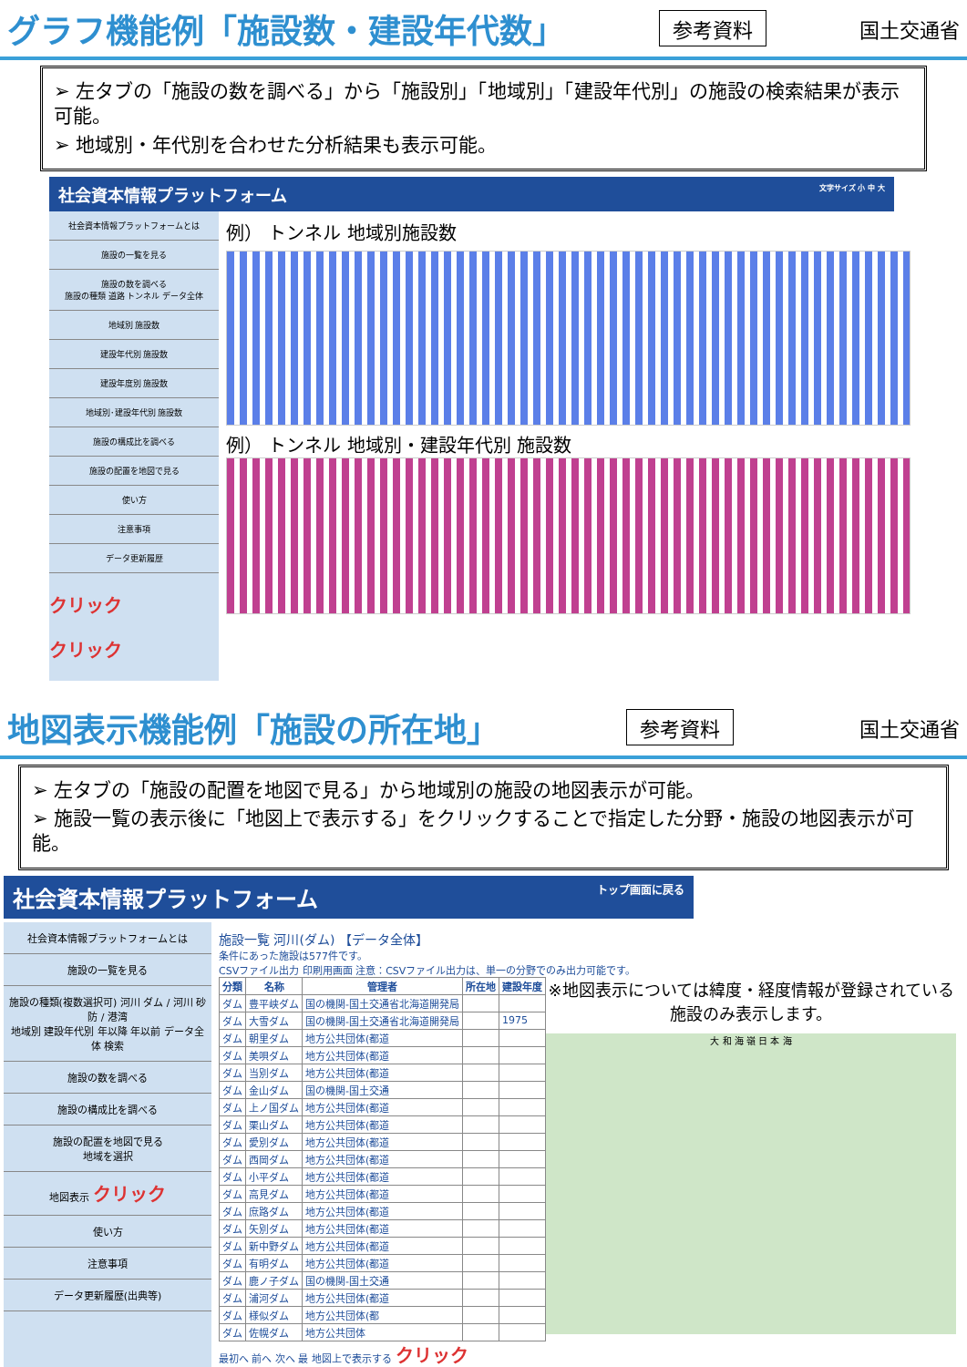グラフ機能例「施設数・建設年代数」
参考資料 国土交通省
➢ 左タブの「施設の数を調べる」から「施設別」「地域別」「建設年代別」の施設の検索結果が表示可能。
➢ 地域別・年代別を合わせた分析結果も表示可能。
社会資本情報プラットフォーム 文字サイズ 小 中 大
社会資本情報プラットフォームとは
施設の一覧を見る
施設の数を調べる
施設の種類 道路 トンネル データ全体
地域別 施設数
建設年代別 施設数
建設年度別 施設数
地域別･建設年代別 施設数
施設の構成比を調べる
施設の配置を地図で見る
使い方
注意事項
データ更新履歴
クリック
クリック
例） トンネル 地域別施設数
例） トンネル 地域別・建設年代別 施設数
地図表示機能例「施設の所在地」
参考資料 国土交通省
➢ 左タブの「施設の配置を地図で見る」から地域別の施設の地図表示が可能。
➢ 施設一覧の表示後に「地図上で表示する」をクリックすることで指定した分野・施設の地図表示が可能。
社会資本情報プラットフォーム トップ画面に戻る
社会資本情報プラットフォームとは
施設の一覧を見る
施設の種類(複数選択可) 河川 ダム / 河川 砂防 / 港湾
地域別 建設年代別 年以降 年以前 データ全体 検索
施設の数を調べる
施設の構成比を調べる
施設の配置を地図で見る
地域を選択
地図表示 クリック
使い方
注意事項
データ更新履歴(出典等)
施設一覧 河川(ダム) 【データ全体】
条件にあった施設は577件です。
CSVファイル出力 印刷用画面 注意：CSVファイル出力は、単一の分野でのみ出力可能です。
| 分類 | 名称 | 管理者 | 所在地 | 建設年度 |
| --- | --- | --- | --- | --- |
| ダム | 豊平峡ダム | 国の機関-国土交通省北海道開発局 | | |
| ダム | 大雪ダム | 国の機関-国土交通省北海道開発局 | | 1975 |
| ダム | 朝里ダム | 地方公共団体(都道 | | |
| ダム | 美唄ダム | 地方公共団体(都道 | | |
| ダム | 当別ダム | 地方公共団体(都道 | | |
| ダム | 金山ダム | 国の機関-国土交通 | | |
| ダム | 上ノ国ダム | 地方公共団体(都道 | | |
| ダム | 栗山ダム | 地方公共団体(都道 | | |
| ダム | 愛別ダム | 地方公共団体(都道 | | |
| ダム | 西岡ダム | 地方公共団体(都道 | | |
| ダム | 小平ダム | 地方公共団体(都道 | | |
| ダム | 高見ダム | 地方公共団体(都道 | | |
| ダム | 庶路ダム | 地方公共団体(都道 | | |
| ダム | 矢別ダム | 地方公共団体(都道 | | |
| ダム | 新中野ダム | 地方公共団体(都道 | | |
| ダム | 有明ダム | 地方公共団体(都道 | | |
| ダム | 鹿ノ子ダム | 国の機関-国土交通 | | |
| ダム | 浦河ダム | 地方公共団体(都道 | | |
| ダム | 様似ダム | 地方公共団体(都 | | |
| ダム | 佐幌ダム | 地方公共団体 | | |
※地図表示については緯度・経度情報が登録されている施設のみ表示します。
大 和 海 嶺 日 本 海
最初へ 前へ 次へ 最 地図上で表示する クリック